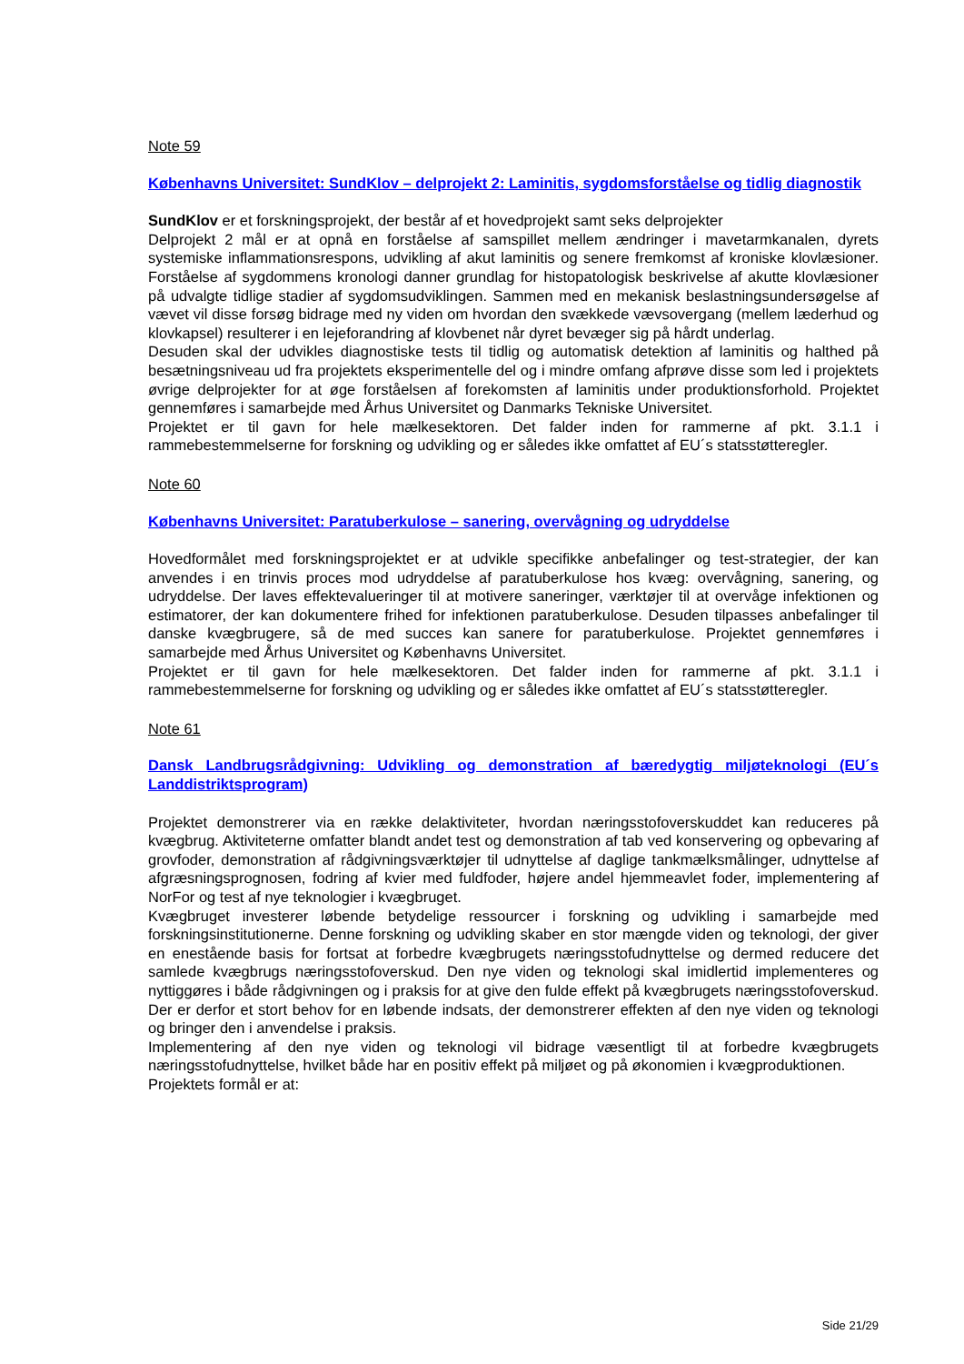Note 59
Københavns Universitet: SundKlov – delprojekt 2: Laminitis, sygdomsforståelse og tidlig diagnostik
SundKlov er et forskningsprojekt, der består af et hovedprojekt samt seks delprojekter
Delprojekt 2 mål er at opnå en forståelse af samspillet mellem ændringer i mavetarmkanalen, dyrets systemiske inflammationsrespons, udvikling af akut laminitis og senere fremkomst af kroniske klovlæsioner. Forståelse af sygdommens kronologi danner grundlag for histopatologisk beskrivelse af akutte klovlæsioner på udvalgte tidlige stadier af sygdomsudviklingen. Sammen med en mekanisk beslastningsundersøgelse af vævet vil disse forsøg bidrage med ny viden om hvordan den svækkede vævsovergang (mellem læderhud og klovkapsel) resulterer i en lejeforandring af klovbenet når dyret bevæger sig på hårdt underlag.
Desuden skal der udvikles diagnostiske tests til tidlig og automatisk detektion af laminitis og halthed på besætningsniveau ud fra projektets eksperimentelle del og i mindre omfang afprøve disse som led i projektets øvrige delprojekter for at øge forståelsen af forekomsten af laminitis under produktionsforhold. Projektet gennemføres i samarbejde med Århus Universitet og Danmarks Tekniske Universitet.
Projektet er til gavn for hele mælkesektoren. Det falder inden for rammerne af pkt. 3.1.1 i rammebestemmelserne for forskning og udvikling og er således ikke omfattet af EU´s statsstøtteregler.
Note 60
Københavns Universitet: Paratuberkulose – sanering, overvågning og udryddelse
Hovedformålet med forskningsprojektet er at udvikle specifikke anbefalinger og test-strategier, der kan anvendes i en trinvis proces mod udryddelse af paratuberkulose hos kvæg: overvågning, sanering, og udryddelse. Der laves effektevalueringer til at motivere saneringer, værktøjer til at overvåge infektionen og estimatorer, der kan dokumentere frihed for infektionen paratuberkulose. Desuden tilpasses anbefalinger til danske kvægbrugere, så de med succes kan sanere for paratuberkulose. Projektet gennemføres i samarbejde med Århus Universitet og Københavns Universitet.
Projektet er til gavn for hele mælkesektoren. Det falder inden for rammerne af pkt. 3.1.1 i rammebestemmelserne for forskning og udvikling og er således ikke omfattet af EU´s statsstøtteregler.
Note 61
Dansk Landbrugsrådgivning: Udvikling og demonstration af bæredygtig miljøteknologi (EU´s Landdistriktsprogram)
Projektet demonstrerer via en række delaktiviteter, hvordan næringsstofoverskuddet kan reduceres på kvægbrug. Aktiviteterne omfatter blandt andet test og demonstration af tab ved konservering og opbevaring af grovfoder, demonstration af rådgivningsværktøjer til udnyttelse af daglige tankmælksmålinger, udnyttelse af afgræsningsprognosen, fodring af kvier med fuldfoder, højere andel hjemmeavlet foder, implementering af NorFor og test af nye teknologier i kvægbruget.
Kvægbruget investerer løbende betydelige ressourcer i forskning og udvikling i samarbejde med forskningsinstitutionerne. Denne forskning og udvikling skaber en stor mængde viden og teknologi, der giver en enestående basis for fortsat at forbedre kvægbrugets næringsstofudnyttelse og dermed reducere det samlede kvægbrugs næringsstofoverskud. Den nye viden og teknologi skal imidlertid implementeres og nyttiggøres i både rådgivningen og i praksis for at give den fulde effekt på kvægbrugets næringsstofoverskud. Der er derfor et stort behov for en løbende indsats, der demonstrerer effekten af den nye viden og teknologi og bringer den i anvendelse i praksis.
Implementering af den nye viden og teknologi vil bidrage væsentligt til at forbedre kvægbrugets næringsstofudnyttelse, hvilket både har en positiv effekt på miljøet og på økonomien i kvægproduktionen.
Projektets formål er at:
Side 21/29